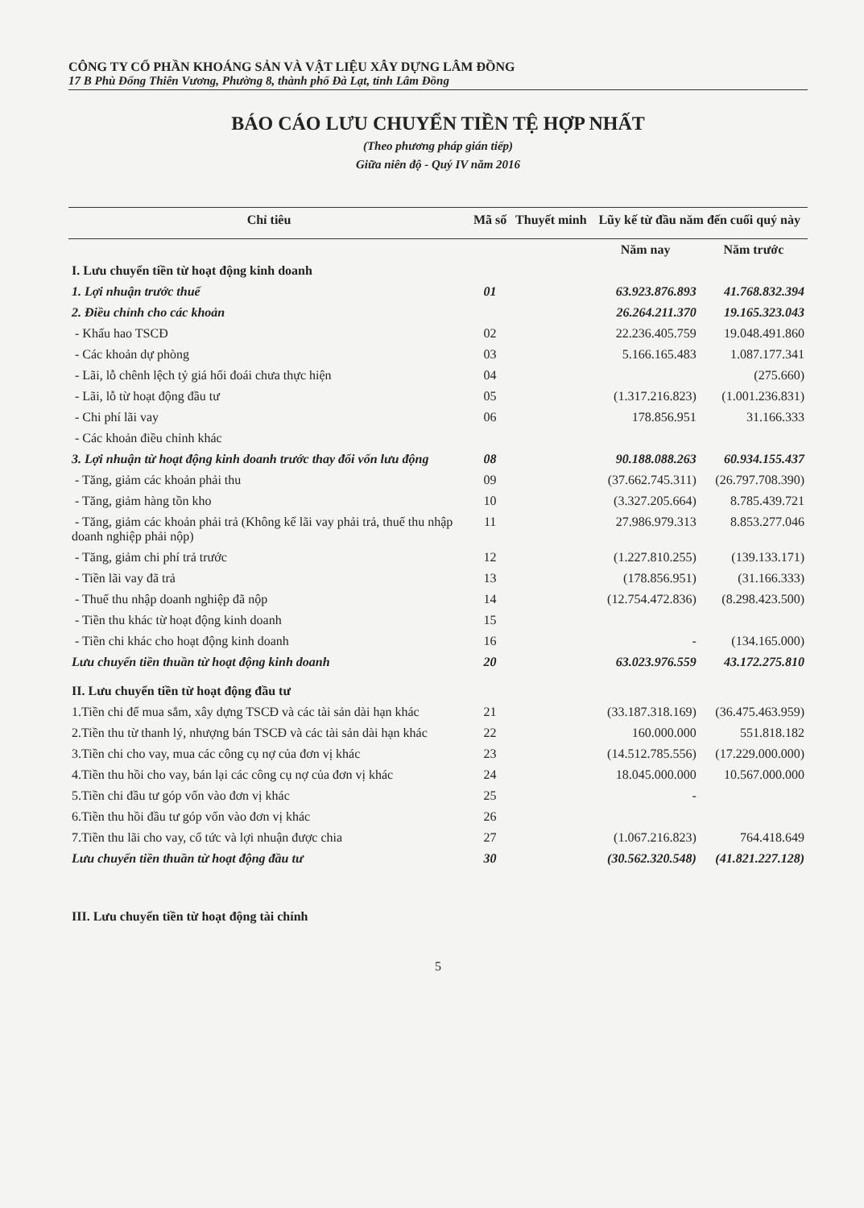CÔNG TY CỔ PHẦN KHOÁNG SẢN VÀ VẬT LIỆU XÂY DỰNG LÂM ĐỒNG
17 B Phù Đổng Thiên Vương, Phường 8, thành phố Đà Lạt, tỉnh Lâm Đồng
BÁO CÁO LƯU CHUYỂN TIỀN TỆ HỢP NHẤT
(Theo phương pháp gián tiếp)
Giữa niên độ - Quý IV năm 2016
| Chỉ tiêu | Mã số | Thuyết minh | Lũy kế từ đầu năm đến cuối quý này | |
| --- | --- | --- | --- | --- |
| | | | Năm nay | Năm trước |
| I. Lưu chuyển tiền từ hoạt động kinh doanh | | | | |
| 1. Lợi nhuận trước thuế | 01 | | 63.923.876.893 | 41.768.832.394 |
| 2. Điều chỉnh cho các khoản | | | 26.264.211.370 | 19.165.323.043 |
| - Khấu hao TSCĐ | 02 | | 22.236.405.759 | 19.048.491.860 |
| - Các khoản dự phòng | 03 | | 5.166.165.483 | 1.087.177.341 |
| - Lãi, lỗ chênh lệch tỷ giá hối đoái chưa thực hiện | 04 | | | (275.660) |
| - Lãi, lỗ từ hoạt động đầu tư | 05 | | (1.317.216.823) | (1.001.236.831) |
| - Chi phí lãi vay | 06 | | 178.856.951 | 31.166.333 |
| - Các khoản điều chỉnh khác | | | | |
| 3. Lợi nhuận từ hoạt động kinh doanh trước thay đổi vốn lưu động | 08 | | 90.188.088.263 | 60.934.155.437 |
| - Tăng, giảm các khoản phải thu | 09 | | (37.662.745.311) | (26.797.708.390) |
| - Tăng, giảm hàng tồn kho | 10 | | (3.327.205.664) | 8.785.439.721 |
| - Tăng, giảm các khoản phải trả (Không kể lãi vay phải trả, thuế thu nhập doanh nghiệp phải nộp) | 11 | | 27.986.979.313 | 8.853.277.046 |
| - Tăng, giảm chi phí trả trước | 12 | | (1.227.810.255) | (139.133.171) |
| - Tiền lãi vay đã trả | 13 | | (178.856.951) | (31.166.333) |
| - Thuế thu nhập doanh nghiệp đã nộp | 14 | | (12.754.472.836) | (8.298.423.500) |
| - Tiền thu khác từ hoạt động kinh doanh | 15 | | | |
| - Tiền chi khác cho hoạt động kinh doanh | 16 | | - | (134.165.000) |
| Lưu chuyển tiền thuần từ hoạt động kinh doanh | 20 | | 63.023.976.559 | 43.172.275.810 |
| II. Lưu chuyển tiền từ hoạt động đầu tư | | | | |
| 1.Tiền chi để mua sắm, xây dựng TSCĐ và các tài sản dài hạn khác | 21 | | (33.187.318.169) | (36.475.463.959) |
| 2.Tiền thu từ thanh lý, nhượng bán TSCĐ và các tài sản dài hạn khác | 22 | | 160.000.000 | 551.818.182 |
| 3.Tiền chi cho vay, mua các công cụ nợ của đơn vị khác | 23 | | (14.512.785.556) | (17.229.000.000) |
| 4.Tiền thu hồi cho vay, bán lại các công cụ nợ của đơn vị khác | 24 | | 18.045.000.000 | 10.567.000.000 |
| 5.Tiền chi đầu tư góp vốn vào đơn vị khác | 25 | | - | |
| 6.Tiền thu hồi đầu tư góp vốn vào đơn vị khác | 26 | | | |
| 7.Tiền thu lãi cho vay, cổ tức và lợi nhuận được chia | 27 | | (1.067.216.823) | 764.418.649 |
| Lưu chuyển tiền thuần từ hoạt động đầu tư | 30 | | (30.562.320.548) | (41.821.227.128) |
| III. Lưu chuyển tiền từ hoạt động tài chính | | | | |
5